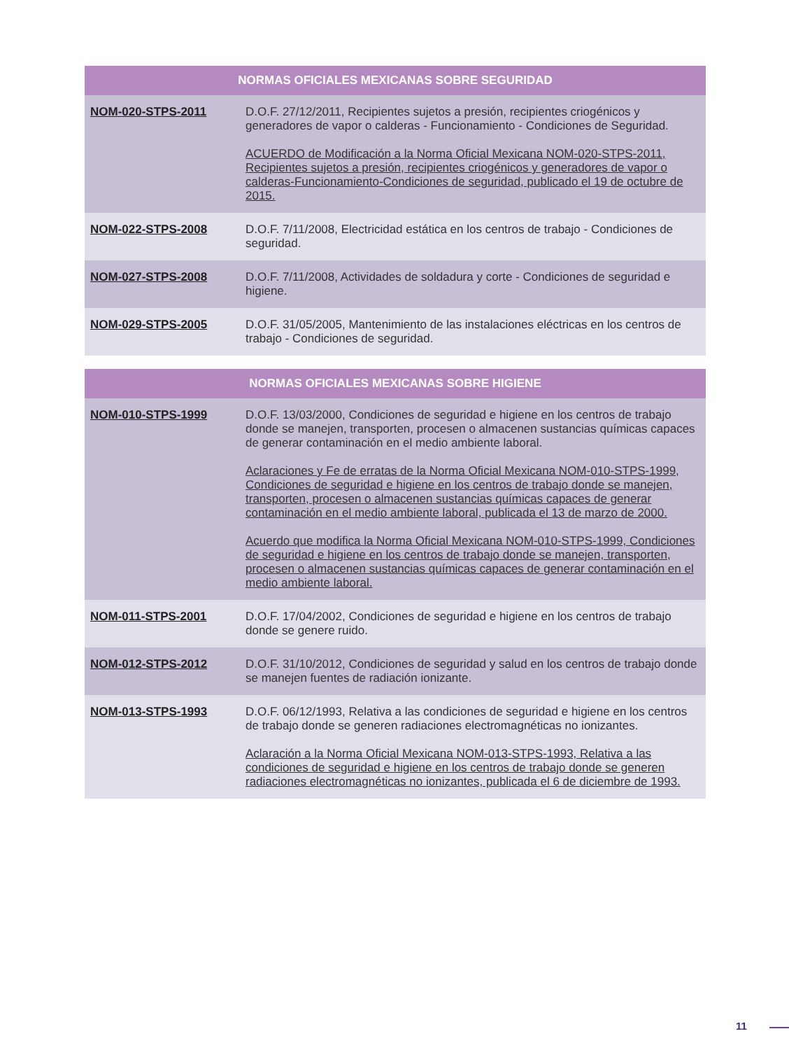| NORMAS OFICIALES MEXICANAS SOBRE SEGURIDAD | |
| --- | --- |
| NOM-020-STPS-2011 | D.O.F. 27/12/2011, Recipientes sujetos a presión, recipientes criogénicos y generadores de vapor o calderas - Funcionamiento - Condiciones de Seguridad. ACUERDO de Modificación a la Norma Oficial Mexicana NOM-020-STPS-2011, Recipientes sujetos a presión, recipientes criogénicos y generadores de vapor o calderas-Funcionamiento-Condiciones de seguridad, publicado el 19 de octubre de 2015. |
| NOM-022-STPS-2008 | D.O.F. 7/11/2008, Electricidad estática en los centros de trabajo - Condiciones de seguridad. |
| NOM-027-STPS-2008 | D.O.F. 7/11/2008, Actividades de soldadura y corte - Condiciones de seguridad e higiene. |
| NOM-029-STPS-2005 | D.O.F. 31/05/2005, Mantenimiento de las instalaciones eléctricas en los centros de trabajo - Condiciones de seguridad. |
| NORMAS OFICIALES MEXICANAS SOBRE HIGIENE | |
| --- | --- |
| NOM-010-STPS-1999 | D.O.F. 13/03/2000, Condiciones de seguridad e higiene en los centros de trabajo donde se manejen, transporten, procesen o almacenen sustancias químicas capaces de generar contaminación en el medio ambiente laboral. Aclaraciones y Fe de erratas de la Norma Oficial Mexicana NOM-010-STPS-1999, Condiciones de seguridad e higiene en los centros de trabajo donde se manejen, transporten, procesen o almacenen sustancias químicas capaces de generar contaminación en el medio ambiente laboral, publicada el 13 de marzo de 2000. Acuerdo que modifica la Norma Oficial Mexicana NOM-010-STPS-1999, Condiciones de seguridad e higiene en los centros de trabajo donde se manejen, transporten, procesen o almacenen sustancias químicas capaces de generar contaminación en el medio ambiente laboral. |
| NOM-011-STPS-2001 | D.O.F. 17/04/2002, Condiciones de seguridad e higiene en los centros de trabajo donde se genere ruido. |
| NOM-012-STPS-2012 | D.O.F. 31/10/2012, Condiciones de seguridad y salud en los centros de trabajo donde se manejen fuentes de radiación ionizante. |
| NOM-013-STPS-1993 | D.O.F. 06/12/1993, Relativa a las condiciones de seguridad e higiene en los centros de trabajo donde se generen radiaciones electromagnéticas no ionizantes. Aclaración a la Norma Oficial Mexicana NOM-013-STPS-1993, Relativa a las condiciones de seguridad e higiene en los centros de trabajo donde se generen radiaciones electromagnéticas no ionizantes, publicada el 6 de diciembre de 1993. |
11